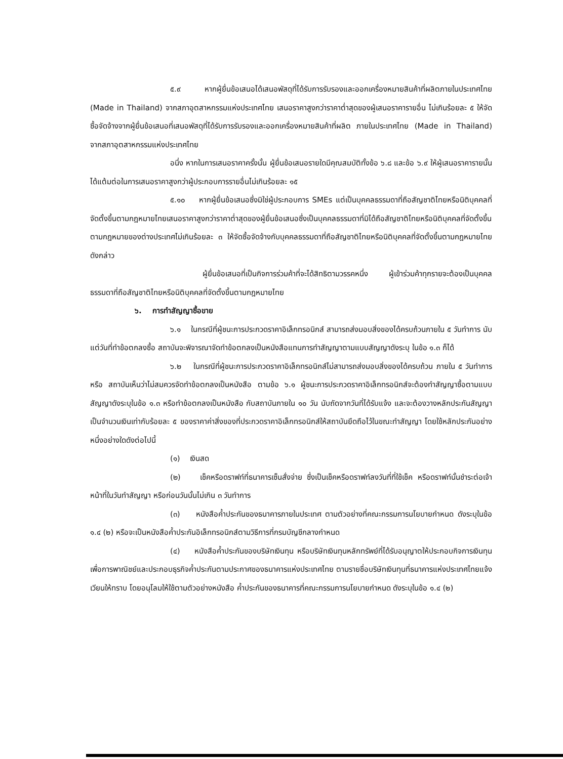๕.๙ หากผู้ยื่นข้อเสนอได้เสนอพัสดุที่ได้รับการรับรองและออกเครื่องหมายสินค้าที่ผลิตภายในประเทศไทย (Made in Thailand) จากสภาอุตสาหกรรมแห่งประเทศไทย เสนอราคาสูงกว่าราคาต่ำสุดของผู้เสนอราคารายอื่น ไม่เกินร้อยละ ๕ ให้จัดซื้อจัดจ้างจากผู้ยื่นข้อเสนอที่เสนอพัสดุที่ได้รับการรับรองและออกเครื่องหมายสินค้าที่ผลิต ภายในประเทศไทย (Made in Thailand) จากสภาอุตสาหกรรมแห่งประเทศไทย
อนึ่ง หากในการเสนอราคาครั้งนั้น ผู้ยื่นข้อเสนอรายใดมีคุณสมบัติทั้งข้อ ๖.๘ และข้อ ๖.๙ ให้ผู้เสนอราคารายนั้นได้แต้มต่อในการเสนอราคาสูงกว่าผู้ประกอบการรายอื่นไม่เกินร้อยละ ๑๕
๕.๑๐ หากผู้ยื่นข้อเสนอซึ่งมิใช่ผู้ประกอบการ SMEs แต่เป็นบุคคลธรรมดาที่ถือสัญชาติไทยหรือนิติบุคคลที่จัดตั้งขึ้นตามกฎหมายไทยเสนอราคาสูงกว่าราคาต่ำสุดของผู้ยื่นข้อเสนอซึ่งเป็นบุคคลธรรมดาที่มิได้ถือสัญชาติไทยหรือนิติบุคคลที่จัดตั้งขึ้นตามกฎหมายของต่างประเทศไม่เกินร้อยละ ๓ ให้จัดซื้อจัดจ้างกับบุคคลธรรมดาที่ถือสัญชาติไทยหรือนิติบุคคลที่จัดตั้งขึ้นตามกฎหมายไทยดังกล่าว
ผู้ยื่นข้อเสนอที่เป็นกิจการร่วมค้าที่จะได้สิทธิตามวรรคหนึ่ง ผู้เข้าร่วมค้าทุกรายจะต้องเป็นบุคคลธรรมดาที่ถือสัญชาติไทยหรือนิติบุคคลที่จัดตั้งขึ้นตามกฎหมายไทย
๖. การทำสัญญาซื้อขาย
๖.๑ ในกรณีที่ผู้ชนะการประกวดราคาอิเล็กทรอนิกส์ สามารถส่งมอบสิ่งของได้ครบถ้วนภายใน ๕ วันทำการ นับแต่วันที่ทำข้อตกลงซื้อ สถาบันจะพิจารณาจัดทำข้อตกลงเป็นหนังสือแทนการทำสัญญาตามแบบสัญญาดังระบุ ในข้อ ๑.๓ ก็ได้
๖.๒ ในกรณีที่ผู้ชนะการประกวดราคาอิเล็กทรอนิกส์ไม่สามารถส่งมอบสิ่งของได้ครบถ้วน ภายใน ๕ วันทำการ หรือ สถาบันเห็นว่าไม่สมควรจัดทำข้อตกลงเป็นหนังสือ ตามข้อ ๖.๑ ผู้ชนะการประกวดราคาอิเล็กทรอนิกส์จะต้องทำสัญญาซื้อตามแบบสัญญาดังระบุในข้อ ๑.๓ หรือทำข้อตกลงเป็นหนังสือ กับสถาบันภายใน ๑๐ วัน นับถัดจากวันที่ได้รับแจ้ง และจะต้องวางหลักประกันสัญญาเป็นจำนวนเงินเท่ากับร้อยละ ๕ ของราคาค่าสิ่งของที่ประกวดราคาอิเล็กทรอนิกส์ให้สถาบันยึดถือไว้ในขณะทำสัญญา โดยใช้หลักประกันอย่างหนึ่งอย่างใดดังต่อไปนี้
(๑) เงินสด
(๒) เช็คหรือดราฟท์ที่ธนาคารเซ็นสั่งจ่าย ซึ่งเป็นเช็คหรือดราฟท์ลงวันที่ที่ใช้เช็ค หรือดราฟท์นั้นชำระต่อเจ้าหน้าที่ในวันทำสัญญา หรือก่อนวันนั้นไม่เกิน ๓ วันทำการ
(๓) หนังสือค้ำประกันของธนาคารภายในประเทศ ตามตัวอย่างที่คณะกรรมการนโยบายกำหนด ดังระบุในข้อ ๑.๔ (๒) หรือจะเป็นหนังสือค้ำประกันอิเล็กทรอนิกส์ตามวิธีการที่กรมบัญชีกลางกำหนด
(๔) หนังสือค้ำประกันของบริษัทเงินทุน หรือบริษัทเงินทุนหลักทรัพย์ที่ได้รับอนุญาตให้ประกอบกิจการเงินทุนเพื่อการพาณิชย์และประกอบธุรกิจค้ำประกันตามประกาศของธนาคารแห่งประเทศไทย ตามรายชื่อบริษัทเงินทุนที่ธนาคารแห่งประเทศไทยแจ้งเวียนให้ทราบ โดยอนุโลมให้ใช้ตามตัวอย่างหนังสือ ค้ำประกันของธนาคารที่คณะกรรมการนโยบายกำหนด ดังระบุในข้อ ๑.๔ (๒)